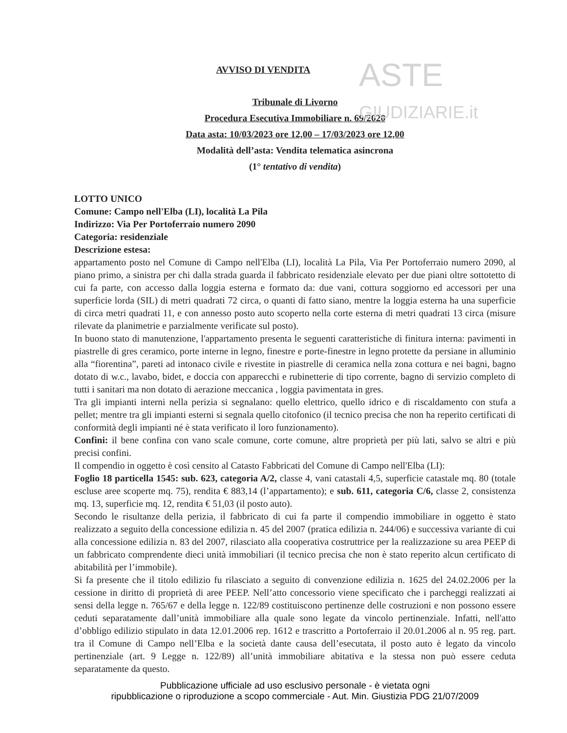ASTE
GIUDIZIARIE.it
AVVISO DI VENDITA
Tribunale di Livorno
Procedura Esecutiva Immobiliare n. 69/2020
Data asta: 10/03/2023 ore 12,00 – 17/03/2023 ore 12,00
Modalità dell’asta: Vendita telematica asincrona
(1° tentativo di vendita)
LOTTO UNICO
Comune: Campo nell'Elba (LI), località La Pila
Indirizzo: Via Per Portoferraio numero 2090
Categoria: residenziale
Descrizione estesa:
appartamento posto nel Comune di Campo nell'Elba (LI), località La Pila, Via Per Portoferraio numero 2090, al piano primo, a sinistra per chi dalla strada guarda il fabbricato residenziale elevato per due piani oltre sottotetto di cui fa parte, con accesso dalla loggia esterna e formato da: due vani, cottura soggiorno ed accessori per una superficie lorda (SIL) di metri quadrati 72 circa, o quanti di fatto siano, mentre la loggia esterna ha una superficie di circa metri quadrati 11, e con annesso posto auto scoperto nella corte esterna di metri quadrati 13 circa (misure rilevate da planimetrie e parzialmente verificate sul posto).
In buono stato di manutenzione, l'appartamento presenta le seguenti caratteristiche di finitura interna: pavimenti in piastrelle di gres ceramico, porte interne in legno, finestre e porte-finestre in legno protette da persiane in alluminio alla “fiorentina”, pareti ad intonaco civile e rivestite in piastrelle di ceramica nella zona cottura e nei bagni, bagno dotato di w.c., lavabo, bidet, e doccia con apparecchi e rubinetterie di tipo corrente, bagno di servizio completo di tutti i sanitari ma non dotato di aerazione meccanica , loggia pavimentata in gres.
Tra gli impianti interni nella perizia si segnalano: quello elettrico, quello idrico e di riscaldamento con stufa a pellet; mentre tra gli impianti esterni si segnala quello citofonico (il tecnico precisa che non ha reperito certificati di conformità degli impianti né è stata verificato il loro funzionamento).
Confini: il bene confina con vano scale comune, corte comune, altre proprietà per più lati, salvo se altri e più precisi confini.
Il compendio in oggetto è così censito al Catasto Fabbricati del Comune di Campo nell'Elba (LI):
Foglio 18 particella 1545: sub. 623, categoria A/2, classe 4, vani catastali 4,5, superficie catastale mq. 80 (totale escluse aree scoperte mq. 75), rendita € 883,14 (l’appartamento); e sub. 611, categoria C/6, classe 2, consistenza mq. 13, superficie mq. 12, rendita € 51,03 (il posto auto).
Secondo le risultanze della perizia, il fabbricato di cui fa parte il compendio immobiliare in oggetto è stato realizzato a seguito della concessione edilizia n. 45 del 2007 (pratica edilizia n. 244/06) e successiva variante di cui alla concessione edilizia n. 83 del 2007, rilasciato alla cooperativa costruttrice per la realizzazione su area PEEP di un fabbricato comprendente dieci unità immobiliari (il tecnico precisa che non è stato reperito alcun certificato di abitabilità per l’immobile).
Si fa presente che il titolo edilizio fu rilasciato a seguito di convenzione edilizia n. 1625 del 24.02.2006 per la cessione in diritto di proprietà di aree PEEP. Nell’atto concessorio viene specificato che i parcheggi realizzati ai sensi della legge n. 765/67 e della legge n. 122/89 costituiscono pertinenze delle costruzioni e non possono essere ceduti separatamente dall’unità immobiliare alla quale sono legate da vincolo pertinenziale. Infatti, nell'atto d’obbligo edilizio stipulato in data 12.01.2006 rep. 1612 e trascritto a Portoferraio il 20.01.2006 al n. 95 reg. part. tra il Comune di Campo nell’Elba e la società dante causa dell’esecutata, il posto auto è legato da vincolo pertinenziale (art. 9 Legge n. 122/89) all’unità immobiliare abitativa e la stessa non può essere ceduta separatamente da questo.
Pubblicazione ufficiale ad uso esclusivo personale - è vietata ogni
ripubblicazione o riproduzione a scopo commerciale - Aut. Min. Giustizia PDG 21/07/2009